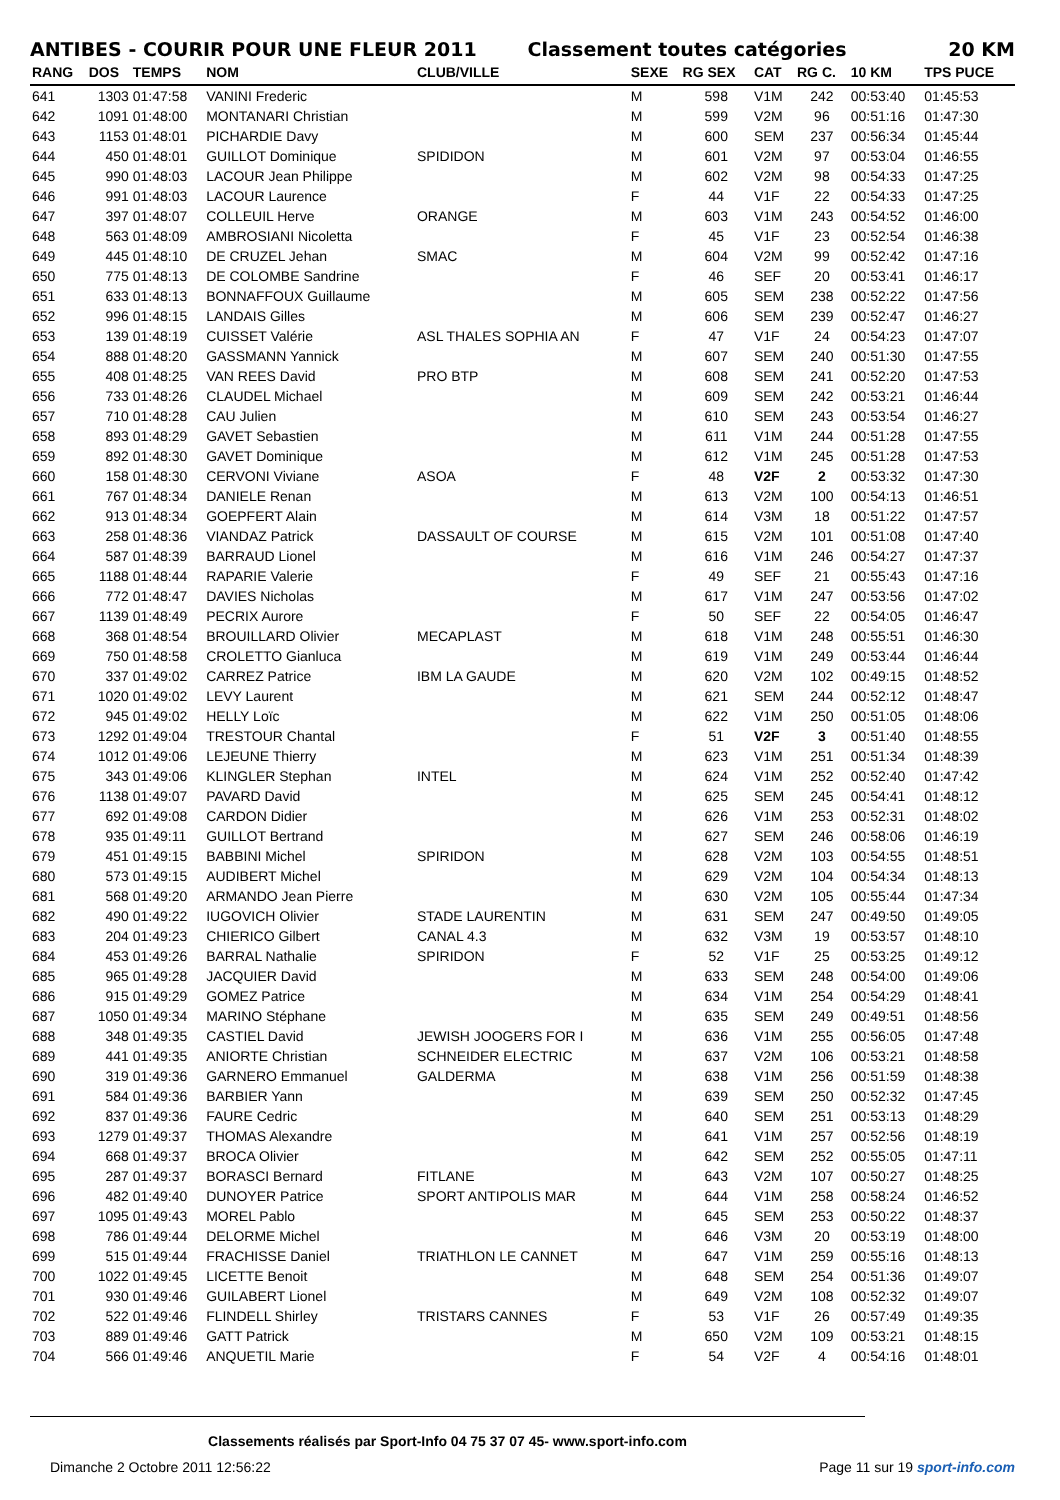ANTIBES - COURIR POUR UNE FLEUR 2011 Classement toutes catégories 20 KM
| RANG | DOS | TEMPS | NOM | CLUB/VILLE | SEXE | RG SEX | CAT | RG C. | 10 KM | TPS PUCE |
| --- | --- | --- | --- | --- | --- | --- | --- | --- | --- | --- |
| 641 | 1303 | 01:47:58 | VANINI Frederic | | M | 598 | V1M | 242 | 00:53:40 | 01:45:53 |
| 642 | 1091 | 01:48:00 | MONTANARI Christian | | M | 599 | V2M | 96 | 00:51:16 | 01:47:30 |
| 643 | 1153 | 01:48:01 | PICHARDIE Davy | | M | 600 | SEM | 237 | 00:56:34 | 01:45:44 |
| 644 | 450 | 01:48:01 | GUILLOT Dominique | SPIDIDON | M | 601 | V2M | 97 | 00:53:04 | 01:46:55 |
| 645 | 990 | 01:48:03 | LACOUR Jean Philippe | | M | 602 | V2M | 98 | 00:54:33 | 01:47:25 |
| 646 | 991 | 01:48:03 | LACOUR Laurence | | F | 44 | V1F | 22 | 00:54:33 | 01:47:25 |
| 647 | 397 | 01:48:07 | COLLEUIL Herve | ORANGE | M | 603 | V1M | 243 | 00:54:52 | 01:46:00 |
| 648 | 563 | 01:48:09 | AMBROSIANI Nicoletta | | F | 45 | V1F | 23 | 00:52:54 | 01:46:38 |
| 649 | 445 | 01:48:10 | DE CRUZEL Jehan | SMAC | M | 604 | V2M | 99 | 00:52:42 | 01:47:16 |
| 650 | 775 | 01:48:13 | DE COLOMBE Sandrine | | F | 46 | SEF | 20 | 00:53:41 | 01:46:17 |
| 651 | 633 | 01:48:13 | BONNAFFOUX Guillaume | | M | 605 | SEM | 238 | 00:52:22 | 01:47:56 |
| 652 | 996 | 01:48:15 | LANDAIS Gilles | | M | 606 | SEM | 239 | 00:52:47 | 01:46:27 |
| 653 | 139 | 01:48:19 | CUISSET Valérie | ASL THALES SOPHIA AN | F | 47 | V1F | 24 | 00:54:23 | 01:47:07 |
| 654 | 888 | 01:48:20 | GASSMANN Yannick | | M | 607 | SEM | 240 | 00:51:30 | 01:47:55 |
| 655 | 408 | 01:48:25 | VAN REES David | PRO BTP | M | 608 | SEM | 241 | 00:52:20 | 01:47:53 |
| 656 | 733 | 01:48:26 | CLAUDEL Michael | | M | 609 | SEM | 242 | 00:53:21 | 01:46:44 |
| 657 | 710 | 01:48:28 | CAU Julien | | M | 610 | SEM | 243 | 00:53:54 | 01:46:27 |
| 658 | 893 | 01:48:29 | GAVET Sebastien | | M | 611 | V1M | 244 | 00:51:28 | 01:47:55 |
| 659 | 892 | 01:48:30 | GAVET Dominique | | M | 612 | V1M | 245 | 00:51:28 | 01:47:53 |
| 660 | 158 | 01:48:30 | CERVONI Viviane | ASOA | F | 48 | V2F | 2 | 00:53:32 | 01:47:30 |
| 661 | 767 | 01:48:34 | DANIELE Renan | | M | 613 | V2M | 100 | 00:54:13 | 01:46:51 |
| 662 | 913 | 01:48:34 | GOEPFERT Alain | | M | 614 | V3M | 18 | 00:51:22 | 01:47:57 |
| 663 | 258 | 01:48:36 | VIANDAZ Patrick | DASSAULT OF COURSE | M | 615 | V2M | 101 | 00:51:08 | 01:47:40 |
| 664 | 587 | 01:48:39 | BARRAUD Lionel | | M | 616 | V1M | 246 | 00:54:27 | 01:47:37 |
| 665 | 1188 | 01:48:44 | RAPARIE Valerie | | F | 49 | SEF | 21 | 00:55:43 | 01:47:16 |
| 666 | 772 | 01:48:47 | DAVIES Nicholas | | M | 617 | V1M | 247 | 00:53:56 | 01:47:02 |
| 667 | 1139 | 01:48:49 | PECRIX Aurore | | F | 50 | SEF | 22 | 00:54:05 | 01:46:47 |
| 668 | 368 | 01:48:54 | BROUILLARD Olivier | MECAPLAST | M | 618 | V1M | 248 | 00:55:51 | 01:46:30 |
| 669 | 750 | 01:48:58 | CROLETTO Gianluca | | M | 619 | V1M | 249 | 00:53:44 | 01:46:44 |
| 670 | 337 | 01:49:02 | CARREZ Patrice | IBM LA GAUDE | M | 620 | V2M | 102 | 00:49:15 | 01:48:52 |
| 671 | 1020 | 01:49:02 | LEVY Laurent | | M | 621 | SEM | 244 | 00:52:12 | 01:48:47 |
| 672 | 945 | 01:49:02 | HELLY Loïc | | M | 622 | V1M | 250 | 00:51:05 | 01:48:06 |
| 673 | 1292 | 01:49:04 | TRESTOUR Chantal | | F | 51 | V2F | 3 | 00:51:40 | 01:48:55 |
| 674 | 1012 | 01:49:06 | LEJEUNE Thierry | | M | 623 | V1M | 251 | 00:51:34 | 01:48:39 |
| 675 | 343 | 01:49:06 | KLINGLER Stephan | INTEL | M | 624 | V1M | 252 | 00:52:40 | 01:47:42 |
| 676 | 1138 | 01:49:07 | PAVARD David | | M | 625 | SEM | 245 | 00:54:41 | 01:48:12 |
| 677 | 692 | 01:49:08 | CARDON Didier | | M | 626 | V1M | 253 | 00:52:31 | 01:48:02 |
| 678 | 935 | 01:49:11 | GUILLOT Bertrand | | M | 627 | SEM | 246 | 00:58:06 | 01:46:19 |
| 679 | 451 | 01:49:15 | BABBINI Michel | SPIRIDON | M | 628 | V2M | 103 | 00:54:55 | 01:48:51 |
| 680 | 573 | 01:49:15 | AUDIBERT Michel | | M | 629 | V2M | 104 | 00:54:34 | 01:48:13 |
| 681 | 568 | 01:49:20 | ARMANDO Jean Pierre | | M | 630 | V2M | 105 | 00:55:44 | 01:47:34 |
| 682 | 490 | 01:49:22 | IUGOVICH Olivier | STADE LAURENTIN | M | 631 | SEM | 247 | 00:49:50 | 01:49:05 |
| 683 | 204 | 01:49:23 | CHIERICO Gilbert | CANAL 4.3 | M | 632 | V3M | 19 | 00:53:57 | 01:48:10 |
| 684 | 453 | 01:49:26 | BARRAL Nathalie | SPIRIDON | F | 52 | V1F | 25 | 00:53:25 | 01:49:12 |
| 685 | 965 | 01:49:28 | JACQUIER David | | M | 633 | SEM | 248 | 00:54:00 | 01:49:06 |
| 686 | 915 | 01:49:29 | GOMEZ Patrice | | M | 634 | V1M | 254 | 00:54:29 | 01:48:41 |
| 687 | 1050 | 01:49:34 | MARINO Stéphane | | M | 635 | SEM | 249 | 00:49:51 | 01:48:56 |
| 688 | 348 | 01:49:35 | CASTIEL David | JEWISH JOOGERS FOR I | M | 636 | V1M | 255 | 00:56:05 | 01:47:48 |
| 689 | 441 | 01:49:35 | ANIORTE Christian | SCHNEIDER ELECTRIC | M | 637 | V2M | 106 | 00:53:21 | 01:48:58 |
| 690 | 319 | 01:49:36 | GARNERO Emmanuel | GALDERMA | M | 638 | V1M | 256 | 00:51:59 | 01:48:38 |
| 691 | 584 | 01:49:36 | BARBIER Yann | | M | 639 | SEM | 250 | 00:52:32 | 01:47:45 |
| 692 | 837 | 01:49:36 | FAURE Cedric | | M | 640 | SEM | 251 | 00:53:13 | 01:48:29 |
| 693 | 1279 | 01:49:37 | THOMAS Alexandre | | M | 641 | V1M | 257 | 00:52:56 | 01:48:19 |
| 694 | 668 | 01:49:37 | BROCA Olivier | | M | 642 | SEM | 252 | 00:55:05 | 01:47:11 |
| 695 | 287 | 01:49:37 | BORASCI Bernard | FITLANE | M | 643 | V2M | 107 | 00:50:27 | 01:48:25 |
| 696 | 482 | 01:49:40 | DUNOYER Patrice | SPORT ANTIPOLIS MAR | M | 644 | V1M | 258 | 00:58:24 | 01:46:52 |
| 697 | 1095 | 01:49:43 | MOREL Pablo | | M | 645 | SEM | 253 | 00:50:22 | 01:48:37 |
| 698 | 786 | 01:49:44 | DELORME Michel | | M | 646 | V3M | 20 | 00:53:19 | 01:48:00 |
| 699 | 515 | 01:49:44 | FRACHISSE Daniel | TRIATHLON LE CANNET | M | 647 | V1M | 259 | 00:55:16 | 01:48:13 |
| 700 | 1022 | 01:49:45 | LICETTE Benoit | | M | 648 | SEM | 254 | 00:51:36 | 01:49:07 |
| 701 | 930 | 01:49:46 | GUILABERT Lionel | | M | 649 | V2M | 108 | 00:52:32 | 01:49:07 |
| 702 | 522 | 01:49:46 | FLINDELL Shirley | TRISTARS CANNES | F | 53 | V1F | 26 | 00:57:49 | 01:49:35 |
| 703 | 889 | 01:49:46 | GATT Patrick | | M | 650 | V2M | 109 | 00:53:21 | 01:48:15 |
| 704 | 566 | 01:49:46 | ANQUETIL Marie | | F | 54 | V2F | 4 | 00:54:16 | 01:48:01 |
Classements réalisés par Sport-Info 04 75 37 07 45- www.sport-info.com
Dimanche 2 Octobre 2011 12:56:22 Page 11 sur 19 sport-info.com